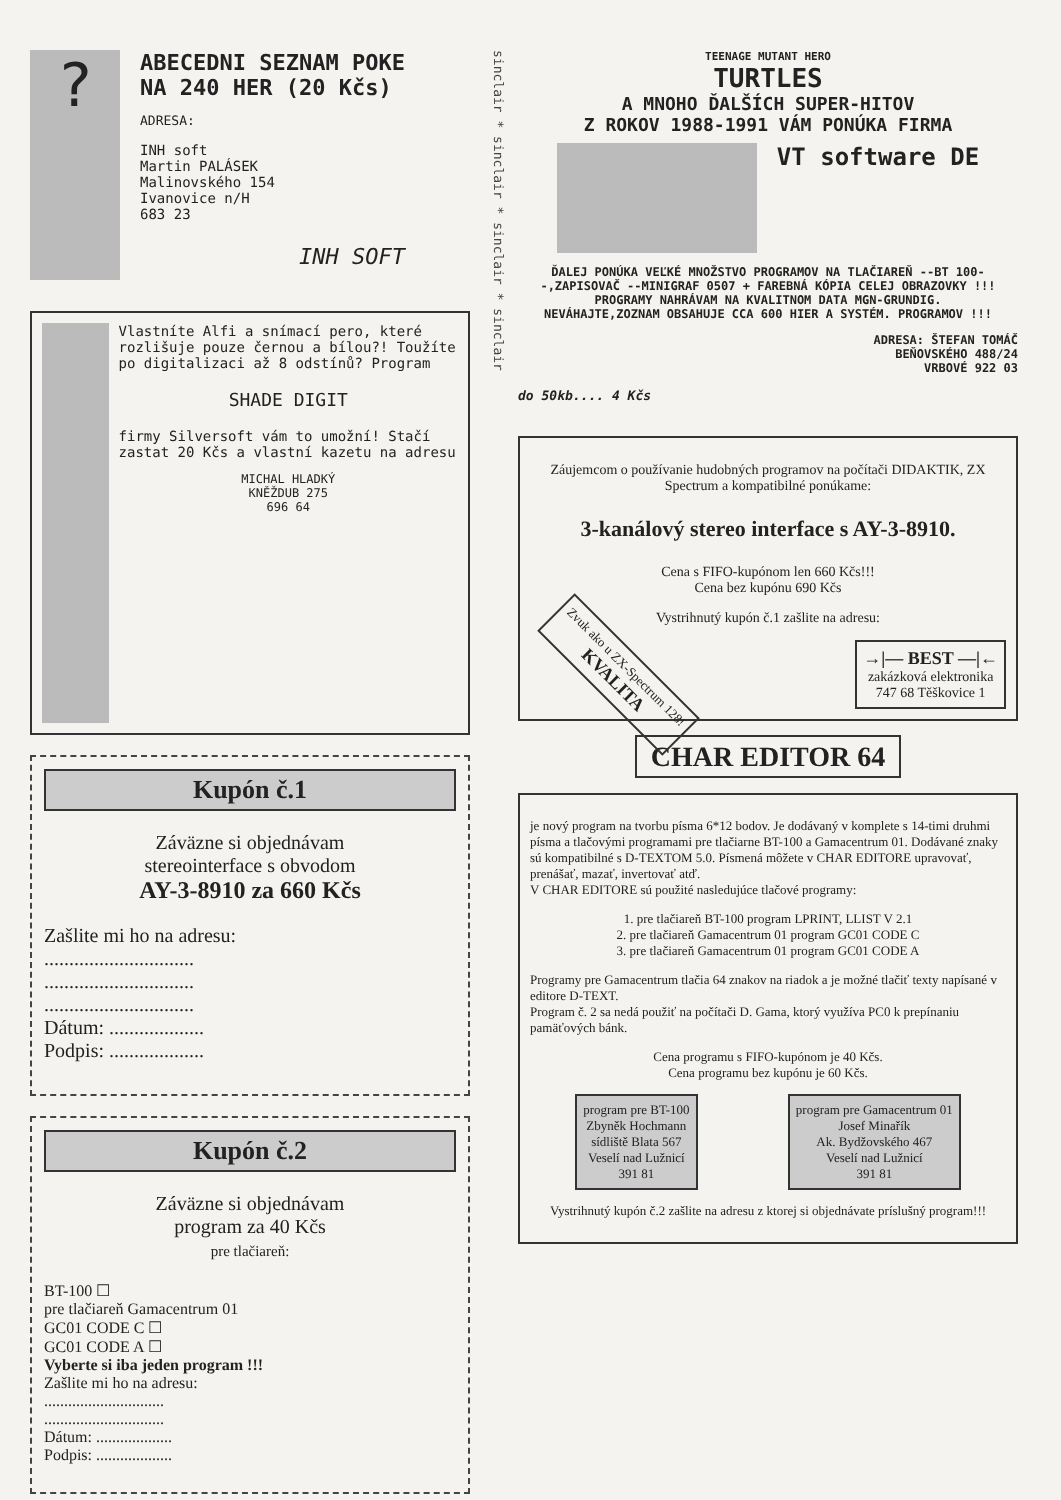?
ABECEDNI SEZNAM POKE
NA 240 HER (20 Kčs)
ADRESA:
INH soft
Martin PALÁSEK
Malinovského 154
Ivanovice n/H
683 23
INH SOFT
Vlastníte Alfi a snímací pero, které rozlišuje pouze černou a bílou?! Toužíte po digitalizaci až 8 odstínů? Program
SHADE DIGIT
firmy Silversoft vám to umožní! Stačí zastat 20 Kčs a vlastní kazetu na adresu
MICHAL HLADKÝ
KNĚŽDUB 275
696 64
Kupón č.1
Záväzne si objednávam
stereointerface s obvodom
AY-3-8910 za 660 Kčs
Zašlite mi ho na adresu:
..............................
..............................
..............................
Dátum: ...................
Podpis: ...................
Kupón č.2
Záväzne si objednávam
program za 40 Kčs
pre tlačiareň:
BT-100 ☐
pre tlačiareň Gamacentrum 01
GC01 CODE C ☐
GC01 CODE A ☐
Vyberte si iba jeden program !!!
Zašlite mi ho na adresu:
..............................
..............................
Dátum: ...................
Podpis: ...................
sinclair * sinclair * sinclair * sinclair
TEENAGE MUTANT HERO
TURTLES
A MNOHO ĎALŠÍCH SUPER-HITOV
Z ROKOV 1988-1991 VÁM PONÚKA FIRMA
VT software DE
ĎALEJ PONÚKA VEĽKÉ MNOŽSTVO PROGRAMOV NA TLAČIAREŇ --BT 100--,ZAPISOVAČ --MINIGRAF 0507 + FAREBNÁ KÓPIA CELEJ OBRAZOVKY !!! PROGRAMY NAHRÁVAM NA KVALITNOM DATA MGN-GRUNDIG.
NEVÁHAJTE,ZOZNAM OBSAHUJE CCA 600 HIER A SYSTÉM. PROGRAMOV !!!
ADRESA: ŠTEFAN TOMÁČ
BEŇOVSKÉHO 488/24
VRBOVÉ 922 03
do 50kb.... 4 Kčs
Záujemcom o používanie hudobných programov na počítači DIDAKTIK, ZX Spectrum a kompatibilné ponúkame:
3-kanálový stereo interface s AY-3-8910.
Cena s FIFO-kupónom len 660 Kčs!!!
Cena bez kupónu 690 Kčs
Vystrihnutý kupón č.1 zašlite na adresu:
Zvuk ako u ZX-Spectrum 128!
KVALITA
→|— BEST —|←
zakázková elektronika
747 68 Těškovice 1
CHAR EDITOR 64
je nový program na tvorbu písma 6*12 bodov. Je dodávaný v komplete s 14-timi druhmi písma a tlačovými programami pre tlačiarne BT-100 a Gamacentrum 01. Dodávané znaky sú kompatibilné s D-TEXTOM 5.0. Písmená môžete v CHAR EDITORE upravovať, prenášať, mazať, invertovať atď.
V CHAR EDITORE sú použité nasledujúce tlačové programy:
1. pre tlačiareň BT-100 program LPRINT, LLIST V 2.1
2. pre tlačiareň Gamacentrum 01 program GC01 CODE C
3. pre tlačiareň Gamacentrum 01 program GC01 CODE A
Programy pre Gamacentrum tlačia 64 znakov na riadok a je možné tlačiť texty napísané v editore D-TEXT.
Program č. 2 sa nedá použiť na počítači D. Gama, ktorý využíva PC0 k prepínaniu pamäťových bánk.
Cena programu s FIFO-kupónom je 40 Kčs.
Cena programu bez kupónu je 60 Kčs.
program pre BT-100
Zbyněk Hochmann
sídliště Blata 567
Veselí nad Lužnicí
391 81
program pre Gamacentrum 01
Josef Minařík
Ak. Bydžovského 467
Veselí nad Lužnicí
391 81
Vystrihnutý kupón č.2 zašlite na adresu z ktorej si objednávate príslušný program!!!